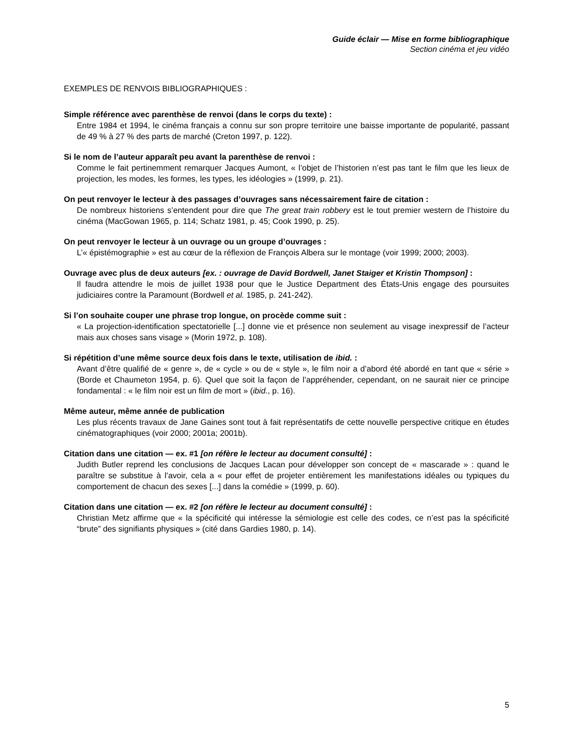Guide éclair — Mise en forme bibliographique
Section cinéma et jeu vidéo
EXEMPLES DE RENVOIS BIBLIOGRAPHIQUES :
Simple référence avec parenthèse de renvoi (dans le corps du texte) :
Entre 1984 et 1994, le cinéma français a connu sur son propre territoire une baisse importante de popularité, passant de 49 % à 27 % des parts de marché (Creton 1997, p. 122).
Si le nom de l’auteur apparaît peu avant la parenthèse de renvoi :
Comme le fait pertinemment remarquer Jacques Aumont, « l’objet de l’historien n’est pas tant le film que les lieux de projection, les modes, les formes, les types, les idéologies » (1999, p. 21).
On peut renvoyer le lecteur à des passages d’ouvrages sans nécessairement faire de citation :
De nombreux historiens s’entendent pour dire que The great train robbery est le tout premier western de l’histoire du cinéma (MacGowan 1965, p. 114; Schatz 1981, p. 45; Cook 1990, p. 25).
On peut renvoyer le lecteur à un ouvrage ou un groupe d’ouvrages :
L’« épistémographie » est au cœur de la réflexion de François Albera sur le montage (voir 1999; 2000; 2003).
Ouvrage avec plus de deux auteurs [ex. : ouvrage de David Bordwell, Janet Staiger et Kristin Thompson] :
Il faudra attendre le mois de juillet 1938 pour que le Justice Department des États-Unis engage des poursuites judiciaires contre la Paramount (Bordwell et al. 1985, p. 241-242).
Si l’on souhaite couper une phrase trop longue, on procède comme suit :
« La projection-identification spectatorielle [...] donne vie et présence non seulement au visage inexpressif de l’acteur mais aux choses sans visage » (Morin 1972, p. 108).
Si répétition d’une même source deux fois dans le texte, utilisation de ibid. :
Avant d’être qualifié de « genre », de « cycle » ou de « style », le film noir a d’abord été abordé en tant que « série » (Borde et Chaumeton 1954, p. 6). Quel que soit la façon de l’appréhender, cependant, on ne saurait nier ce principe fondamental : « le film noir est un film de mort » (ibid., p. 16).
Même auteur, même année de publication
Les plus récents travaux de Jane Gaines sont tout à fait représentatifs de cette nouvelle perspective critique en études cinématographiques (voir 2000; 2001a; 2001b).
Citation dans une citation — ex. #1 [on réfère le lecteur au document consulté] :
Judith Butler reprend les conclusions de Jacques Lacan pour développer son concept de « mascarade » : quand le paraître se substitue à l’avoir, cela a « pour effet de projeter entièrement les manifestations idéales ou typiques du comportement de chacun des sexes [...] dans la comédie » (1999, p. 60).
Citation dans une citation — ex. #2 [on réfère le lecteur au document consulté] :
Christian Metz affirme que « la spécificité qui intéresse la sémiologie est celle des codes, ce n’est pas la spécificité “brute” des signifiants physiques » (cité dans Gardies 1980, p. 14).
5